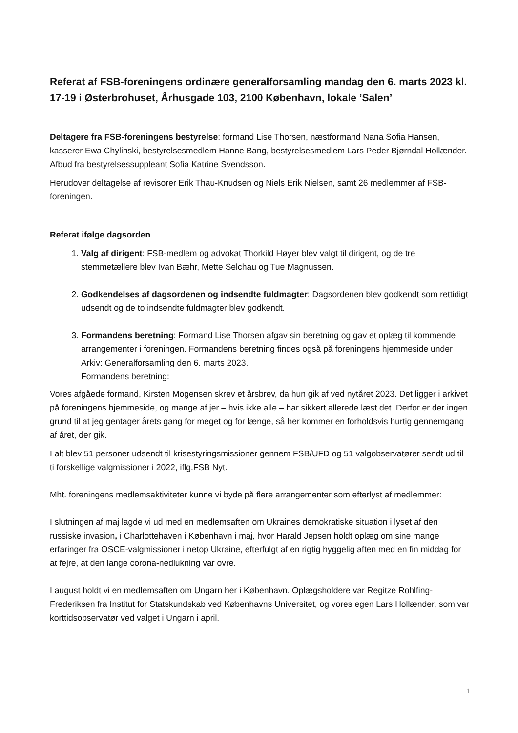Referat af FSB-foreningens ordinære generalforsamling mandag den 6. marts 2023 kl. 17-19 i Østerbrohuset, Århusgade 103, 2100 København, lokale ’Salen’
Deltagere fra FSB-foreningens bestyrelse: formand Lise Thorsen, næstformand Nana Sofia Hansen, kasserer Ewa Chylinski, bestyrelsesmedlem Hanne Bang, bestyrelsesmedlem Lars Peder Bjørndal Hollænder.
Afbud fra bestyrelsessuppleant Sofia Katrine Svendsson.
Herudover deltagelse af revisorer Erik Thau-Knudsen og Niels Erik Nielsen, samt 26 medlemmer af FSB-foreningen.
Referat ifølge dagsorden
1. Valg af dirigent: FSB-medlem og advokat Thorkild Høyer blev valgt til dirigent, og de tre stemmetællere blev Ivan Bæhr, Mette Selchau og Tue Magnussen.
2. Godkendelses af dagsordenen og indsendte fuldmagter: Dagsordenen blev godkendt som rettidigt udsendt og de to indsendte fuldmagter blev godkendt.
3. Formandens beretning: Formand Lise Thorsen afgav sin beretning og gav et oplæg til kommende arrangementer i foreningen. Formandens beretning findes også på foreningens hjemmeside under Arkiv: Generalforsamling den 6. marts 2023.
Formandens beretning:
Vores afgåede formand, Kirsten Mogensen skrev et årsbrev, da hun gik af ved nytåret 2023. Det ligger i arkivet på foreningens hjemmeside, og mange af jer – hvis ikke alle – har sikkert allerede læst det. Derfor er der ingen grund til at jeg gentager årets gang for meget og for længe, så her kommer en forholdsvis hurtig gennemgang af året, der gik.
I alt blev 51 personer udsendt til krisestyringsmissioner gennem FSB/UFD og 51 valgobservatører sendt ud til ti forskellige valgmissioner i 2022, iflg.FSB Nyt.
Mht. foreningens medlemsaktiviteter kunne vi byde på flere arrangementer som efterlyst af medlemmer:
I slutningen af maj lagde vi ud med en medlemsaften om Ukraines demokratiske situation i lyset af den russiske invasion, i Charlottehaven i København i maj, hvor Harald Jepsen holdt oplæg om sine mange erfaringer fra OSCE-valgmissioner i netop Ukraine, efterfulgt af en rigtig hyggelig aften med en fin middag for at fejre, at den lange corona-nedlukning var ovre.
I august holdt vi en medlemsaften om Ungarn her i København. Oplægsholdere var Regitze Rohlfing-Frederiksen fra Institut for Statskundskab ved Københavns Universitet, og vores egen Lars Hollænder, som var korttidsobservatør ved valget i Ungarn i april.
1